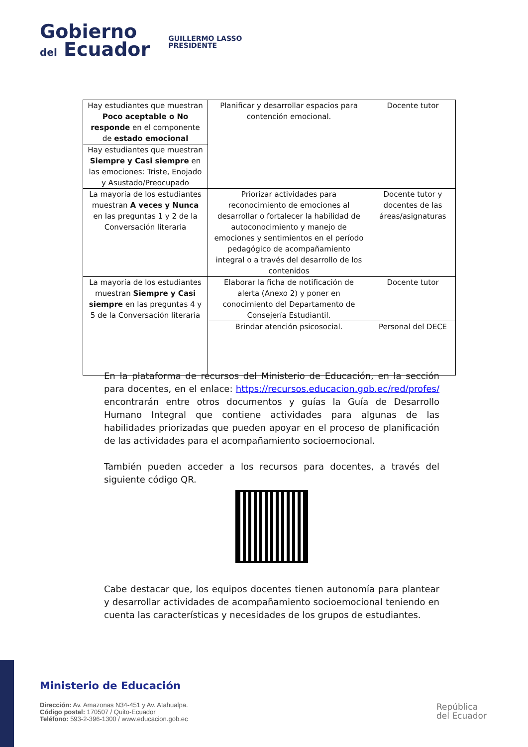Gobierno
del Ecuador
GUILLERMO LASSO
PRESIDENTE
| Hay estudiantes que muestran Poco aceptable o No responde en el componente de estado emocional | Planificar y desarrollar espacios para contención emocional. | Docente tutor |
| Hay estudiantes que muestran Siempre y Casi siempre en las emociones: Triste, Enojado y Asustado/Preocupado | | |
| La mayoría de los estudiantes muestran A veces y Nunca en las preguntas 1 y 2 de la Conversación literaria | Priorizar actividades para reconocimiento de emociones al desarrollar o fortalecer la habilidad de autoconocimiento y manejo de emociones y sentimientos en el período pedagógico de acompañamiento integral o a través del desarrollo de los contenidos | Docente tutor y docentes de las áreas/asignaturas |
| La mayoría de los estudiantes muestran Siempre y Casi siempre en las preguntas 4 y 5 de la Conversación literaria | Elaborar la ficha de notificación de alerta (Anexo 2) y poner en conocimiento del Departamento de Consejería Estudiantil. | Docente tutor |
| | Brindar atención psicosocial. | Personal del DECE |
En la plataforma de recursos del Ministerio de Educación, en la sección para docentes, en el enlace: https://recursos.educacion.gob.ec/red/profes/ encontrarán entre otros documentos y guías la Guía de Desarrollo Humano Integral que contiene actividades para algunas de las habilidades priorizadas que pueden apoyar en el proceso de planificación de las actividades para el acompañamiento socioemocional.
También pueden acceder a los recursos para docentes, a través del siguiente código QR.
Cabe destacar que, los equipos docentes tienen autonomía para plantear y desarrollar actividades de acompañamiento socioemocional teniendo en cuenta las características y necesidades de los grupos de estudiantes.
Ministerio de Educación
Dirección: Av. Amazonas N34-451 y Av. Atahualpa.
Código postal: 170507 / Quito-Ecuador
Teléfono: 593-2-396-1300 / www.educacion.gob.ec
República
del Ecuador